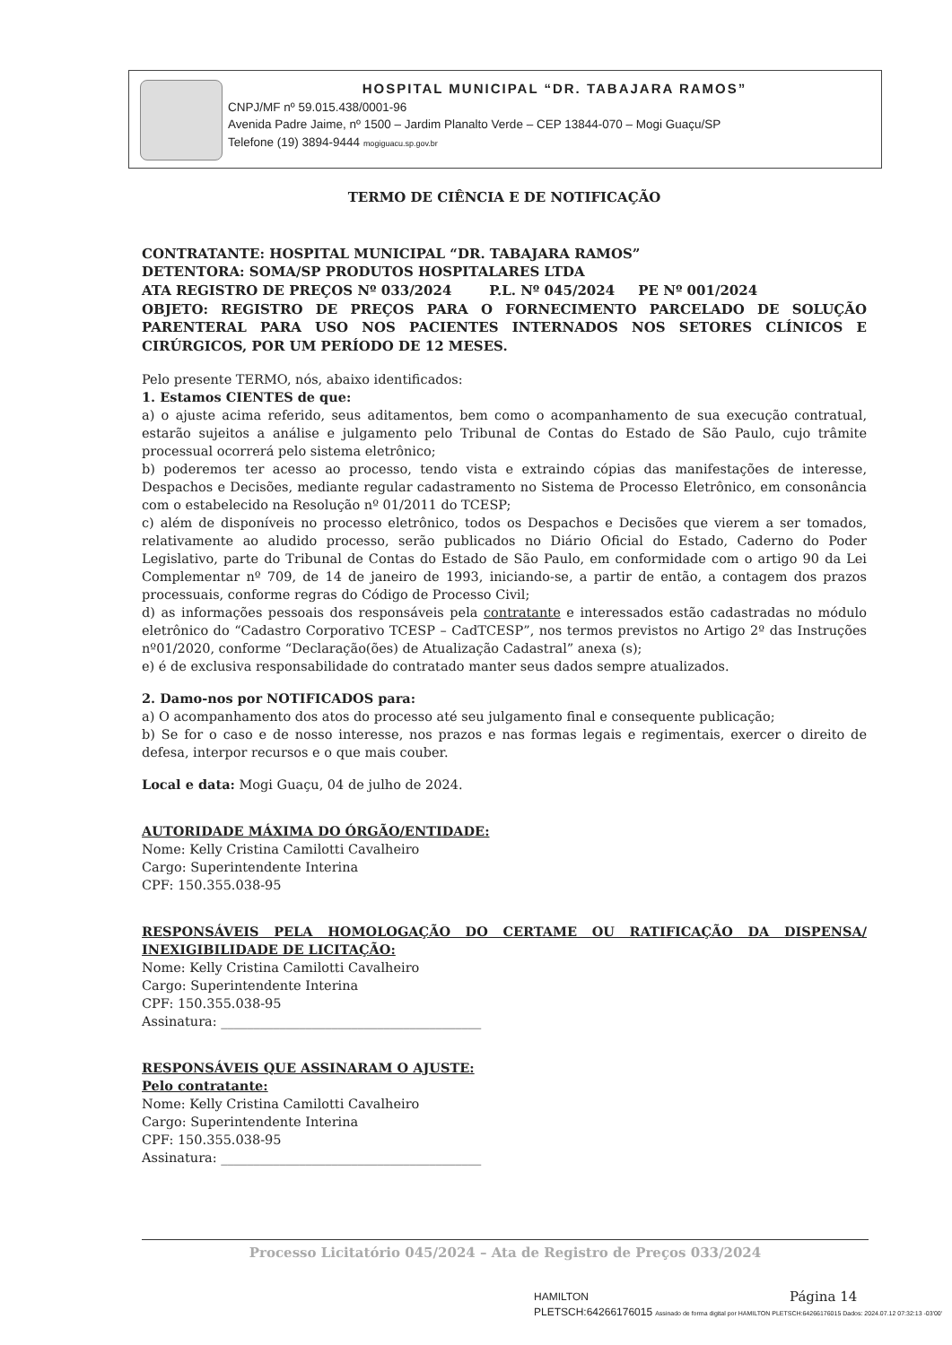HOSPITAL MUNICIPAL “DR. TABAJARA RAMOS”
CNPJ/MF nº 59.015.438/0001-96
Avenida Padre Jaime, nº 1500 – Jardim Planalto Verde – CEP 13844-070 – Mogi Guaçu/SP
Telefone (19) 3894-9444 mogiguacu.sp.gov.br
TERMO DE CIÊNCIA E DE NOTIFICAÇÃO
CONTRATANTE: HOSPITAL MUNICIPAL “DR. TABAJARA RAMOS”
DETENTORA: SOMA/SP PRODUTOS HOSPITALARES LTDA
ATA REGISTRO DE PREÇOS Nº 033/2024 P.L. Nº 045/2024 PE Nº 001/2024
OBJETO: REGISTRO DE PREÇOS PARA O FORNECIMENTO PARCELADO DE SOLUÇÃO PARENTERAL PARA USO NOS PACIENTES INTERNADOS NOS SETORES CLÍNICOS E CIRÚRGICOS, POR UM PERÍODO DE 12 MESES.
Pelo presente TERMO, nós, abaixo identificados:
1. Estamos CIENTES de que:
a) o ajuste acima referido, seus aditamentos, bem como o acompanhamento de sua execução contratual, estarão sujeitos a análise e julgamento pelo Tribunal de Contas do Estado de São Paulo, cujo trâmite processual ocorrerá pelo sistema eletrônico;
b) poderemos ter acesso ao processo, tendo vista e extraindo cópias das manifestações de interesse, Despachos e Decisões, mediante regular cadastramento no Sistema de Processo Eletrônico, em consonância com o estabelecido na Resolução nº 01/2011 do TCESP;
c) além de disponíveis no processo eletrônico, todos os Despachos e Decisões que vierem a ser tomados, relativamente ao aludido processo, serão publicados no Diário Oficial do Estado, Caderno do Poder Legislativo, parte do Tribunal de Contas do Estado de São Paulo, em conformidade com o artigo 90 da Lei Complementar nº 709, de 14 de janeiro de 1993, iniciando-se, a partir de então, a contagem dos prazos processuais, conforme regras do Código de Processo Civil;
d) as informações pessoais dos responsáveis pela contratante e interessados estão cadastradas no módulo eletrônico do “Cadastro Corporativo TCESP – CadTCESP”, nos termos previstos no Artigo 2º das Instruções nº01/2020, conforme “Declaração(ões) de Atualização Cadastral” anexa (s);
e) é de exclusiva responsabilidade do contratado manter seus dados sempre atualizados.
2. Damo-nos por NOTIFICADOS para:
a) O acompanhamento dos atos do processo até seu julgamento final e consequente publicação;
b) Se for o caso e de nosso interesse, nos prazos e nas formas legais e regimentais, exercer o direito de defesa, interpor recursos e o que mais couber.
Local e data: Mogi Guaçu, 04 de julho de 2024.
AUTORIDADE MÁXIMA DO ÓRGÃO/ENTIDADE:
Nome: Kelly Cristina Camilotti Cavalheiro
Cargo: Superintendente Interina
CPF: 150.355.038-95
RESPONSÁVEIS PELA HOMOLOGAÇÃO DO CERTAME OU RATIFICAÇÃO DA DISPENSA/ INEXIGIBILIDADE DE LICITAÇÃO:
Nome: Kelly Cristina Camilotti Cavalheiro
Cargo: Superintendente Interina
CPF: 150.355.038-95
Assinatura: ________________________________________
RESPONSÁVEIS QUE ASSINARAM O AJUSTE:
Pelo contratante:
Nome: Kelly Cristina Camilotti Cavalheiro
Cargo: Superintendente Interina
CPF: 150.355.038-95
Assinatura: ________________________________________
Processo Licitatório 045/2024 – Ata de Registro de Preços 033/2024
HAMILTON
PLETSCH:64266176015 Assinado de forma digital por HAMILTON PLETSCH:64266176015 Dados: 2024.07.12 07:32:13 -03'00'
Página 14